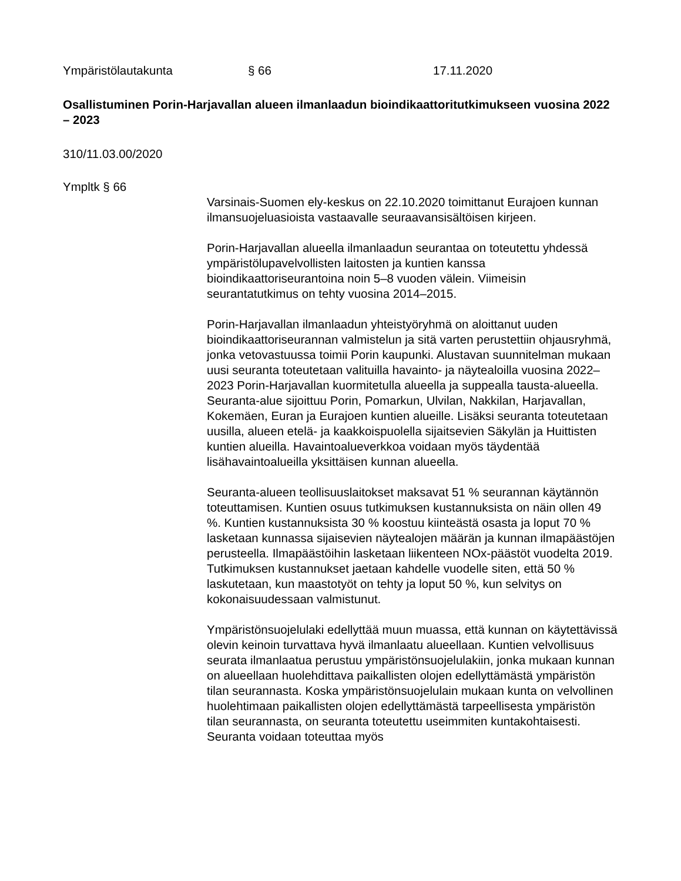Ympäristölautakunta § 66 17.11.2020
Osallistuminen Porin-Harjavallan alueen ilmanlaadun bioindikaattoritutkimukseen vuosina 2022 – 2023
310/11.03.00/2020
Ympltk § 66
Varsinais-Suomen ely-keskus on 22.10.2020 toimittanut Eurajoen kunnan ilmansuojeluasioista vastaavalle seuraavansisältöisen kirjeen.
Porin-Harjavallan alueella ilmanlaadun seurantaa on toteutettu yhdessä ympäristölupavelvollisten laitosten ja kuntien kanssa bioindikaattoriseurantoina noin 5–8 vuoden välein. Viimeisin seurantatutkimus on tehty vuosina 2014–2015.
Porin-Harjavallan ilmanlaadun yhteistyöryhmä on aloittanut uuden bioindikaattoriseurannan valmistelun ja sitä varten perustettiin ohjausryhmä, jonka vetovastuussa toimii Porin kaupunki. Alustavan suunnitelman mukaan uusi seuranta toteutetaan valituilla havainto- ja näytealoilla vuosina 2022–2023 Porin-Harjavallan kuormitetulla alueella ja suppealla tausta-alueella. Seuranta-alue sijoittuu Porin, Pomarkun, Ulvilan, Nakkilan, Harjavallan, Kokemäen, Euran ja Eurajoen kuntien alueille. Lisäksi seuranta toteutetaan uusilla, alueen etelä- ja kaakkoispuolella sijaitsevien Säkylän ja Huittisten kuntien alueilla. Havaintoalueverkkoa voidaan myös täydentää lisähavaintoalueilla yksittäisen kunnan alueella.
Seuranta-alueen teollisuuslaitokset maksavat 51 % seurannan käytännön toteuttamisen. Kuntien osuus tutkimuksen kustannuksista on näin ollen 49 %. Kuntien kustannuksista 30 % koostuu kiinteästä osasta ja loput 70 % lasketaan kunnassa sijaisevien näytealojen määrän ja kunnan ilmapäästöjen perusteella. Ilmapäästöihin lasketaan liikenteen NOx-päästöt vuodelta 2019. Tutkimuksen kustannukset jaetaan kahdelle vuodelle siten, että 50 % laskutetaan, kun maastotyöt on tehty ja loput 50 %, kun selvitys on kokonaisuudessaan valmistunut.
Ympäristönsuojelulaki edellyttää muun muassa, että kunnan on käytettävissä olevin keinoin turvattava hyvä ilmanlaatu alueellaan. Kuntien velvollisuus seurata ilmanlaatua perustuu ympäristönsuojelulakiin, jonka mukaan kunnan on alueellaan huolehdittava paikallisten olojen edellyttämästä ympäristön tilan seurannasta. Koska ympäristönsuojelulain mukaan kunta on velvollinen huolehtimaan paikallisten olojen edellyttämästä tarpeellisesta ympäristön tilan seurannasta, on seuranta toteutettu useimmiten kuntakohtaisesti. Seuranta voidaan toteuttaa myös